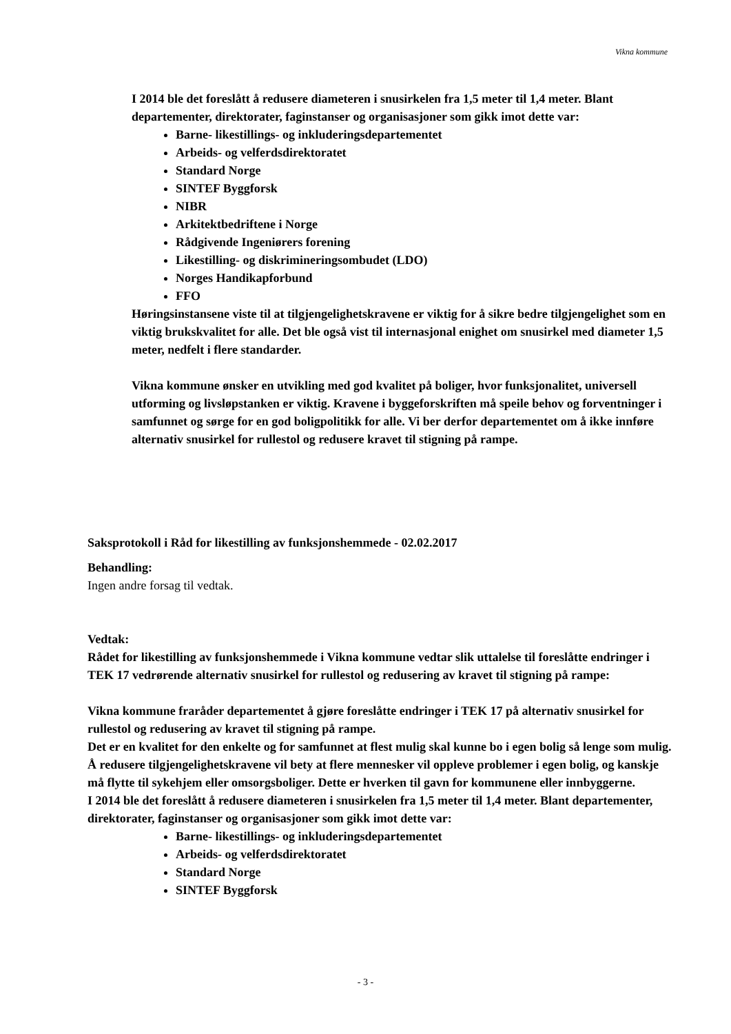Vikna kommune
I 2014 ble det foreslått å redusere diameteren i snusirkelen fra 1,5 meter til 1,4 meter. Blant departementer, direktorater, faginstanser og organisasjoner som gikk imot dette var:
Barne- likestillings- og inkluderingsdepartementet
Arbeids- og velferdsdirektoratet
Standard Norge
SINTEF Byggforsk
NIBR
Arkitektbedriftene i Norge
Rådgivende Ingeniørers forening
Likestilling- og diskrimineringsombudet (LDO)
Norges Handikapforbund
FFO
Høringsinstansene viste til at tilgjengelighetskravene er viktig for å sikre bedre tilgjengelighet som en viktig brukskvalitet for alle. Det ble også vist til internasjonal enighet om snusirkel med diameter 1,5 meter, nedfelt i flere standarder.
Vikna kommune ønsker en utvikling med god kvalitet på boliger, hvor funksjonalitet, universell utforming og livsløpstanken er viktig. Kravene i byggeforskriften må speile behov og forventninger i samfunnet og sørge for en god boligpolitikk for alle. Vi ber derfor departementet om å ikke innføre alternativ snusirkel for rullestol og redusere kravet til stigning på rampe.
Saksprotokoll i Råd for likestilling av funksjonshemmede - 02.02.2017
Behandling:
Ingen andre forsag til vedtak.
Vedtak:
Rådet for likestilling av funksjonshemmede i Vikna kommune vedtar slik uttalelse til foreslåtte endringer i TEK 17 vedrørende alternativ snusirkel for rullestol og redusering av kravet til stigning på rampe:
Vikna kommune fraråder departementet å gjøre foreslåtte endringer i TEK 17 på alternativ snusirkel for rullestol og redusering av kravet til stigning på rampe.
Det er en kvalitet for den enkelte og for samfunnet at flest mulig skal kunne bo i egen bolig så lenge som mulig. Å redusere tilgjengelighetskravene vil bety at flere mennesker vil oppleve problemer i egen bolig, og kanskje må flytte til sykehjem eller omsorgsboliger. Dette er hverken til gavn for kommunene eller innbyggerne.
I 2014 ble det foreslått å redusere diameteren i snusirkelen fra 1,5 meter til 1,4 meter. Blant departementer, direktorater, faginstanser og organisasjoner som gikk imot dette var:
Barne- likestillings- og inkluderingsdepartementet
Arbeids- og velferdsdirektoratet
Standard Norge
SINTEF Byggforsk
- 3 -